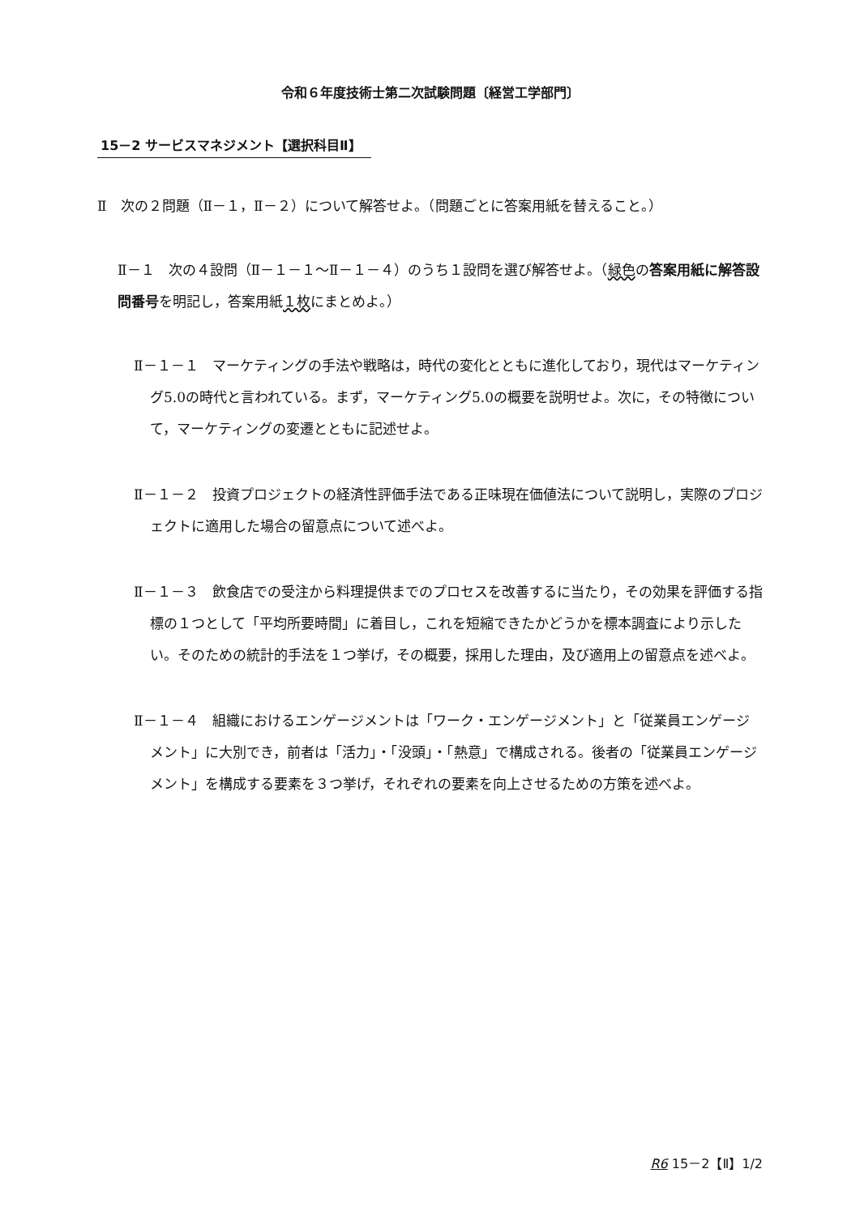令和６年度技術士第二次試験問題〔経営工学部門〕
15－2 サービスマネジメント【選択科目Ⅱ】
Ⅱ　次の２問題（Ⅱ－１，Ⅱ－２）について解答せよ。（問題ごとに答案用紙を替えること。）
Ⅱ－１　次の４設問（Ⅱ－１－１～Ⅱ－１－４）のうち１設問を選び解答せよ。（緑色の答案用紙に解答設問番号を明記し，答案用紙１枚にまとめよ。）
Ⅱ－１－１　マーケティングの手法や戦略は，時代の変化とともに進化しており，現代はマーケティング5.0の時代と言われている。まず，マーケティング5.0の概要を説明せよ。次に，その特徴について，マーケティングの変遷とともに記述せよ。
Ⅱ－１－２　投資プロジェクトの経済性評価手法である正味現在価値法について説明し，実際のプロジェクトに適用した場合の留意点について述べよ。
Ⅱ－１－３　飲食店での受注から料理提供までのプロセスを改善するに当たり，その効果を評価する指標の１つとして「平均所要時間」に着目し，これを短縮できたかどうかを標本調査により示したい。そのための統計的手法を１つ挙げ，その概要，採用した理由，及び適用上の留意点を述べよ。
Ⅱ－１－４　組織におけるエンゲージメントは「ワーク・エンゲージメント」と「従業員エンゲージメント」に大別でき，前者は「活力」・「没頭」・「熱意」で構成される。後者の「従業員エンゲージメント」を構成する要素を３つ挙げ，それぞれの要素を向上させるための方策を述べよ。
R6 15－2【Ⅱ】1/2